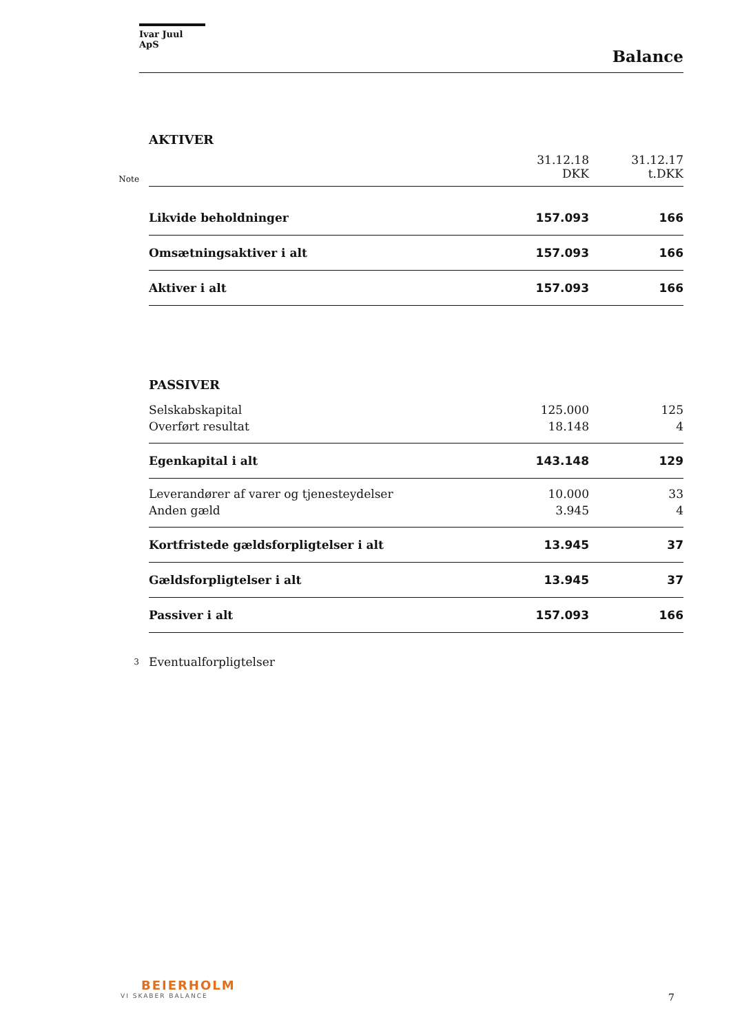Ivar Juul ApS
Balance
| | AKTIVER | | |
| Note | | 31.12.18 DKK | 31.12.17 t.DKK |
| | Likvide beholdninger | 157.093 | 166 |
| | Omsætningsaktiver i alt | 157.093 | 166 |
| | Aktiver i alt | 157.093 | 166 |
| | PASSIVER | | |
| | Selskabskapital | 125.000 | 125 |
| | Overført resultat | 18.148 | 4 |
| | Egenkapital i alt | 143.148 | 129 |
| | Leverandører af varer og tjenesteydelser | 10.000 | 33 |
| | Anden gæld | 3.945 | 4 |
| | Kortfristede gældsforpligtelser i alt | 13.945 | 37 |
| | Gældsforpligtelser i alt | 13.945 | 37 |
| | Passiver i alt | 157.093 | 166 |
| 3 | Eventualforpligtelser | | |
BEIERHOLM
VI SKABER BALANCE
7